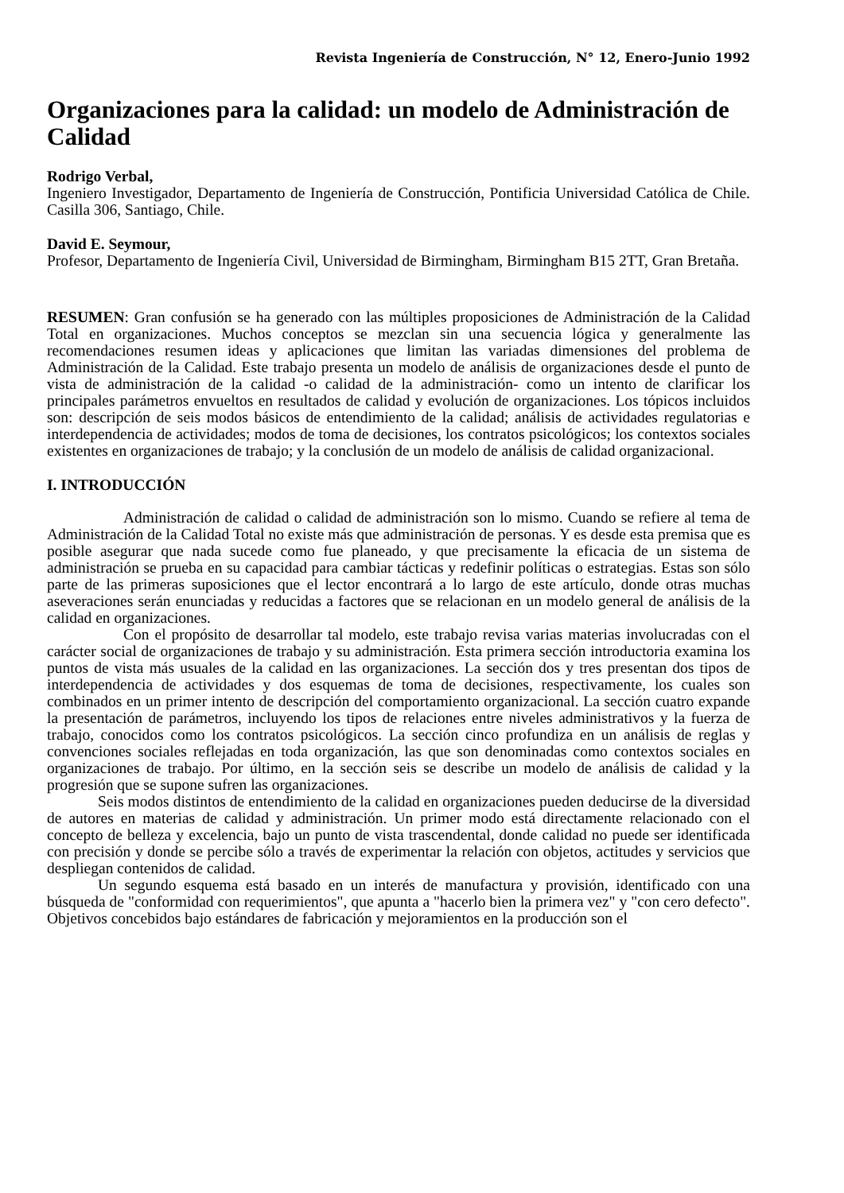Revista Ingeniería de Construcción, N° 12, Enero-Junio 1992
Organizaciones para la calidad: un modelo de Administración de Calidad
Rodrigo Verbal,
Ingeniero Investigador, Departamento de Ingeniería de Construcción, Pontificia Universidad Católica de Chile. Casilla 306, Santiago, Chile.
David E. Seymour,
Profesor, Departamento de Ingeniería Civil, Universidad de Birmingham, Birmingham B15 2TT, Gran Bretaña.
RESUMEN: Gran confusión se ha generado con las múltiples proposiciones de Administración de la Calidad Total en organizaciones. Muchos conceptos se mezclan sin una secuencia lógica y generalmente las recomendaciones resumen ideas y aplicaciones que limitan las variadas dimensiones del problema de Administración de la Calidad. Este trabajo presenta un modelo de análisis de organizaciones desde el punto de vista de administración de la calidad -o calidad de la administración- como un intento de clarificar los principales parámetros envueltos en resultados de calidad y evolución de organizaciones. Los tópicos incluidos son: descripción de seis modos básicos de entendimiento de la calidad; análisis de actividades regulatorias e interdependencia de actividades; modos de toma de decisiones, los contratos psicológicos; los contextos sociales existentes en organizaciones de trabajo; y la conclusión de un modelo de análisis de calidad organizacional.
I. INTRODUCCIÓN
Administración de calidad o calidad de administración son lo mismo. Cuando se refiere al tema de Administración de la Calidad Total no existe más que administración de personas. Y es desde esta premisa que es posible asegurar que nada sucede como fue planeado, y que precisamente la eficacia de un sistema de administración se prueba en su capacidad para cambiar tácticas y redefinir políticas o estrategias. Estas son sólo parte de las primeras suposiciones que el lector encontrará a lo largo de este artículo, donde otras muchas aseveraciones serán enunciadas y reducidas a factores que se relacionan en un modelo general de análisis de la calidad en organizaciones.
Con el propósito de desarrollar tal modelo, este trabajo revisa varias materias involucradas con el carácter social de organizaciones de trabajo y su administración. Esta primera sección introductoria examina los puntos de vista más usuales de la calidad en las organizaciones. La sección dos y tres presentan dos tipos de interdependencia de actividades y dos esquemas de toma de decisiones, respectivamente, los cuales son combinados en un primer intento de descripción del comportamiento organizacional. La sección cuatro expande la presentación de parámetros, incluyendo los tipos de relaciones entre niveles administrativos y la fuerza de trabajo, conocidos como los contratos psicológicos. La sección cinco profundiza en un análisis de reglas y convenciones sociales reflejadas en toda organización, las que son denominadas como contextos sociales en organizaciones de trabajo. Por último, en la sección seis se describe un modelo de análisis de calidad y la progresión que se supone sufren las organizaciones.
Seis modos distintos de entendimiento de la calidad en organizaciones pueden deducirse de la diversidad de autores en materias de calidad y administración. Un primer modo está directamente relacionado con el concepto de belleza y excelencia, bajo un punto de vista trascendental, donde calidad no puede ser identificada con precisión y donde se percibe sólo a través de experimentar la relación con objetos, actitudes y servicios que despliegan contenidos de calidad.
Un segundo esquema está basado en un interés de manufactura y provisión, identificado con una búsqueda de "conformidad con requerimientos", que apunta a "hacerlo bien la primera vez" y "con cero defecto". Objetivos concebidos bajo estándares de fabricación y mejoramientos en la producción son el